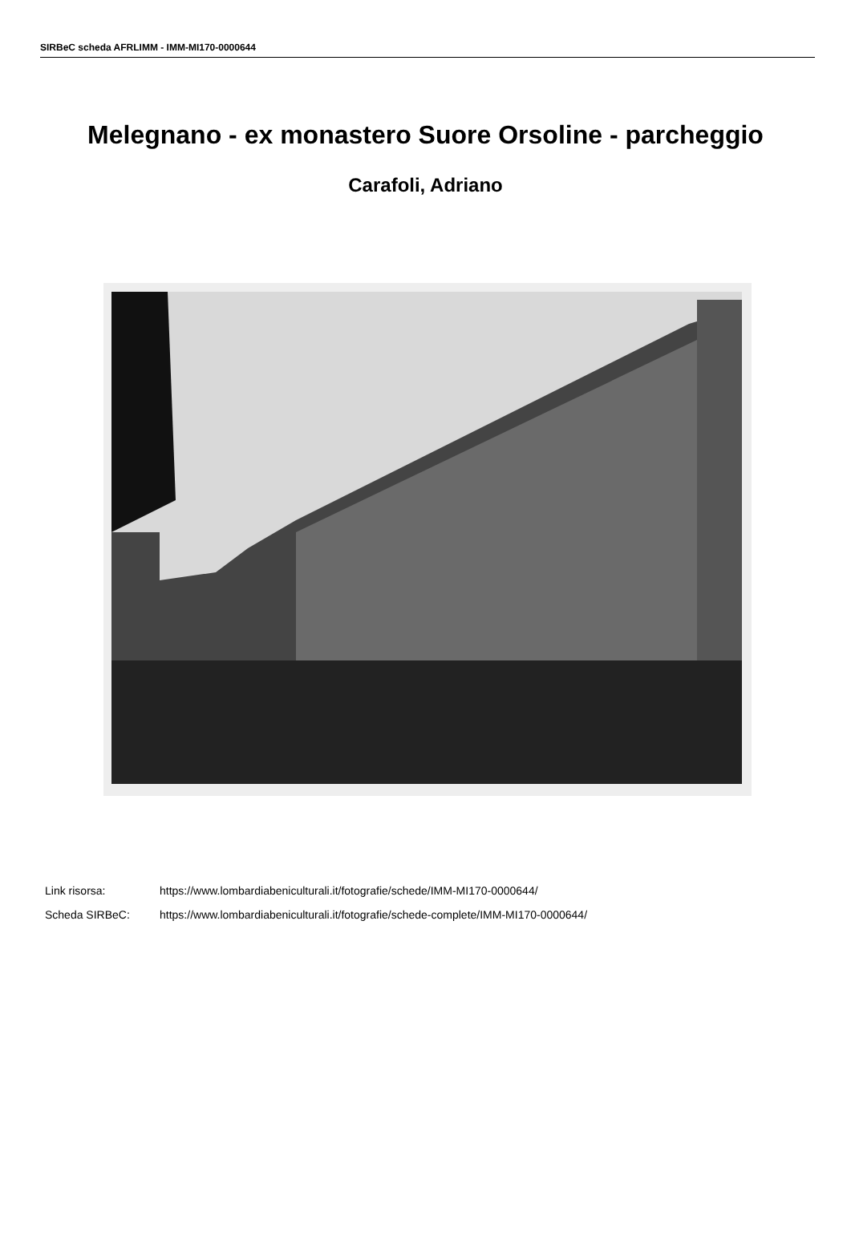SIRBeC scheda AFRLIMM - IMM-MI170-0000644
Melegnano - ex monastero Suore Orsoline - parcheggio
Carafoli, Adriano
Link risorsa: https://www.lombardiabeniculturali.it/fotografie/schede/IMM-MI170-0000644/
Scheda SIRBeC: https://www.lombardiabeniculturali.it/fotografie/schede-complete/IMM-MI170-0000644/